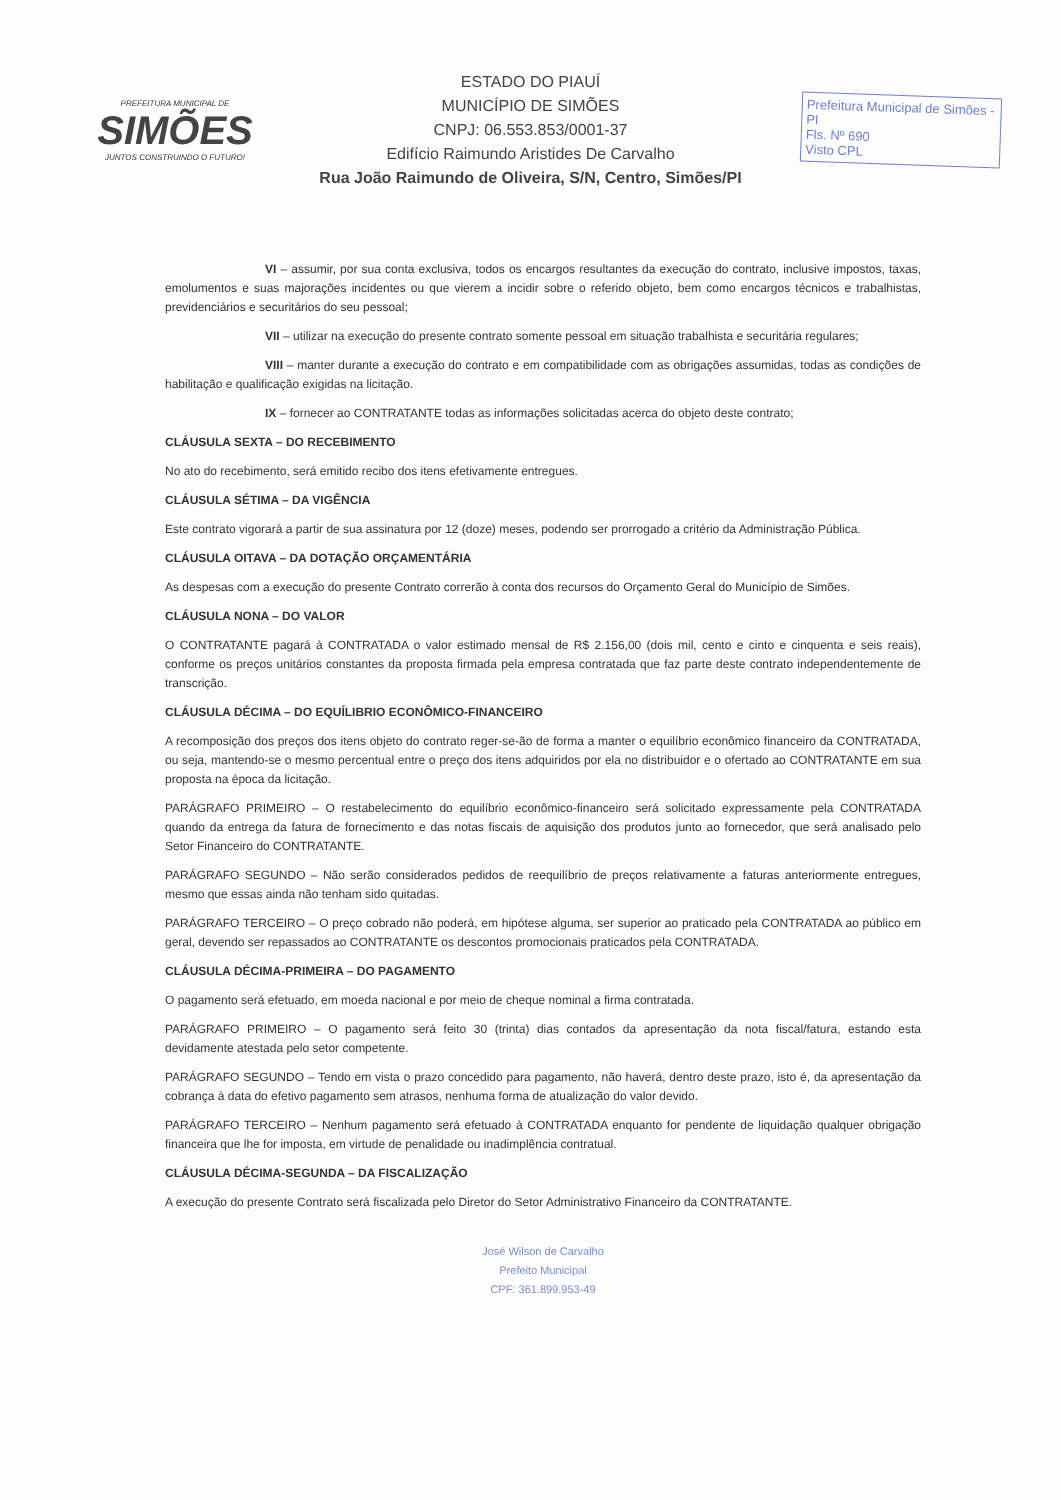PREFEITURA MUNICIPAL DE
SIMÕES
JUNTOS CONSTRUINDO O FUTURO!
ESTADO DO PIAUÍ
MUNICÍPIO DE SIMÕES
CNPJ: 06.553.853/0001-37
Edifício Raimundo Aristides De Carvalho
Rua João Raimundo de Oliveira, S/N, Centro, Simões/PI
Prefeitura Municipal de Simões - PI
Fls. Nº 690
Visto CPL
VI – assumir, por sua conta exclusiva, todos os encargos resultantes da execução do contrato, inclusive impostos, taxas, emolumentos e suas majorações incidentes ou que vierem a incidir sobre o referido objeto, bem como encargos técnicos e trabalhistas, previdenciários e securitários do seu pessoal;
VII – utilizar na execução do presente contrato somente pessoal em situação trabalhista e securitária regulares;
VIII – manter durante a execução do contrato e em compatibilidade com as obrigações assumidas, todas as condições de habilitação e qualificação exigidas na licitação.
IX – fornecer ao CONTRATANTE todas as informações solicitadas acerca do objeto deste contrato;
CLÁUSULA SEXTA – DO RECEBIMENTO
No ato do recebimento, será emitido recibo dos itens efetivamente entregues.
CLÁUSULA SÉTIMA – DA VIGÊNCIA
Este contrato vigorará a partir de sua assinatura por 12 (doze) meses, podendo ser prorrogado a critério da Administração Pública.
CLÁUSULA OITAVA – DA DOTAÇÃO ORÇAMENTÁRIA
As despesas com a execução do presente Contrato correrão à conta dos recursos do Orçamento Geral do Município de Simões.
CLÁUSULA NONA – DO VALOR
O CONTRATANTE pagará à CONTRATADA o valor estimado mensal de R$ 2.156,00 (dois mil, cento e cinto e cinquenta e seis reais), conforme os preços unitários constantes da proposta firmada pela empresa contratada que faz parte deste contrato independentemente de transcrição.
CLÁUSULA DÉCIMA – DO EQUÍLIBRIO ECONÔMICO-FINANCEIRO
A recomposição dos preços dos itens objeto do contrato reger-se-ão de forma a manter o equilíbrio econômico financeiro da CONTRATADA, ou seja, mantendo-se o mesmo percentual entre o preço dos itens adquiridos por ela no distribuidor e o ofertado ao CONTRATANTE em sua proposta na época da licitação.
PARÁGRAFO PRIMEIRO – O restabelecimento do equilíbrio econômico-financeiro será solicitado expressamente pela CONTRATADA quando da entrega da fatura de fornecimento e das notas fiscais de aquisição dos produtos junto ao fornecedor, que será analisado pelo Setor Financeiro do CONTRATANTE.
PARÁGRAFO SEGUNDO – Não serão considerados pedidos de reequilíbrio de preços relativamente a faturas anteriormente entregues, mesmo que essas ainda não tenham sido quitadas.
PARÁGRAFO TERCEIRO – O preço cobrado não poderá, em hipótese alguma, ser superior ao praticado pela CONTRATADA ao público em geral, devendo ser repassados ao CONTRATANTE os descontos promocionais praticados pela CONTRATADA.
CLÁUSULA DÉCIMA-PRIMEIRA – DO PAGAMENTO
O pagamento será efetuado, em moeda nacional e por meio de cheque nominal a firma contratada.
PARÁGRAFO PRIMEIRO – O pagamento será feito 30 (trinta) dias contados da apresentação da nota fiscal/fatura, estando esta devidamente atestada pelo setor competente.
PARÁGRAFO SEGUNDO – Tendo em vista o prazo concedido para pagamento, não haverá, dentro deste prazo, isto é, da apresentação da cobrança à data do efetivo pagamento sem atrasos, nenhuma forma de atualização do valor devido.
PARÁGRAFO TERCEIRO – Nenhum pagamento será efetuado à CONTRATADA enquanto for pendente de liquidação qualquer obrigação financeira que lhe for imposta, em virtude de penalidade ou inadimplência contratual.
CLÁUSULA DÉCIMA-SEGUNDA – DA FISCALIZAÇÃO
A execução do presente Contrato será fiscalizada pelo Diretor do Setor Administrativo Financeiro da CONTRATANTE.
José Wilson de Carvalho
Prefeito Municipal
CPF: 361.899.953-49